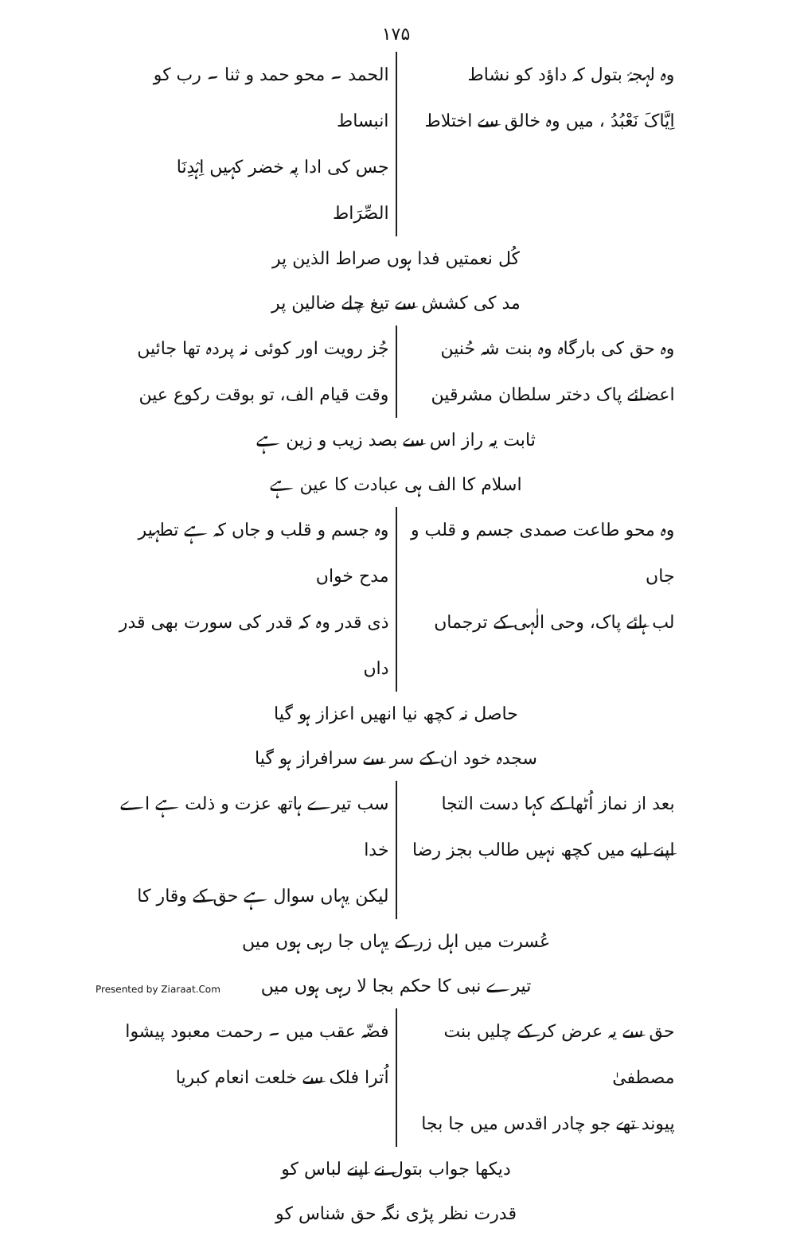۱۷۵
وہ لہجۂ بتول کہ داؤد کو نشاط
اِیَّاکَ نَعْبُدُ ، میں وہ خالق سے اختلاط
الحمد ۔ محو حمد و ثنا ۔ رب کو انبساط
جس کی ادا پہ خضر کہیں اِہْدِنَا الصِّرَاط
کُل نعمتیں فدا ہوں صراط الذین پر
مد کی کشش سے تیغ چلے ضالین پر
وہ حق کی بارگاہ وہ بنت شہ حُنین
اعضائے پاک دختر سلطان مشرقین
جُز رویت اور کوئی نہ پردہ تھا جائیں
وقت قیام الف، تو بوقت رکوع عین
ثابت یہ راز اس سے بصد زیب و زین ہے
اسلام کا الف ہی عبادت کا عین ہے
وہ محو طاعت صمدی جسم و قلب و جاں
لب ہائے پاک، وحی الٰہی کے ترجماں
وہ جسم و قلب و جاں کہ ہے تطہیر مدح خواں
ذی قدر وہ کہ قدر کی سورت بھی قدر داں
حاصل نہ کچھ نیا انھیں اعزاز ہو گیا
سجدہ خود ان کے سر سے سرافراز ہو گیا
بعد از نماز اُٹھا کے کہا دست التجا
اپنے لیے میں کچھ نہیں طالب بجز رضا
سب تیرے ہاتھ عزت و ذلت ہے اے خدا
لیکن یہاں سوال ہے حق کے وقار کا
عُسرت میں اہل زر کے یہاں جا رہی ہوں میں
تیرے نبی کا حکم بجا لا رہی ہوں میں
حق سے یہ عرض کر کے چلیں بنت مصطفیٰ
پیوند تھے جو چادر اقدس میں جا بجا
فضّہ عقب میں ۔ رحمت معبود پیشوا
اُترا فلک سے خلعت انعام کبریا
دیکھا جواب بتول نے اپنے لباس کو
قدرت نظر پڑی نگہ حق شناس کو
Presented by Ziaraat.Com